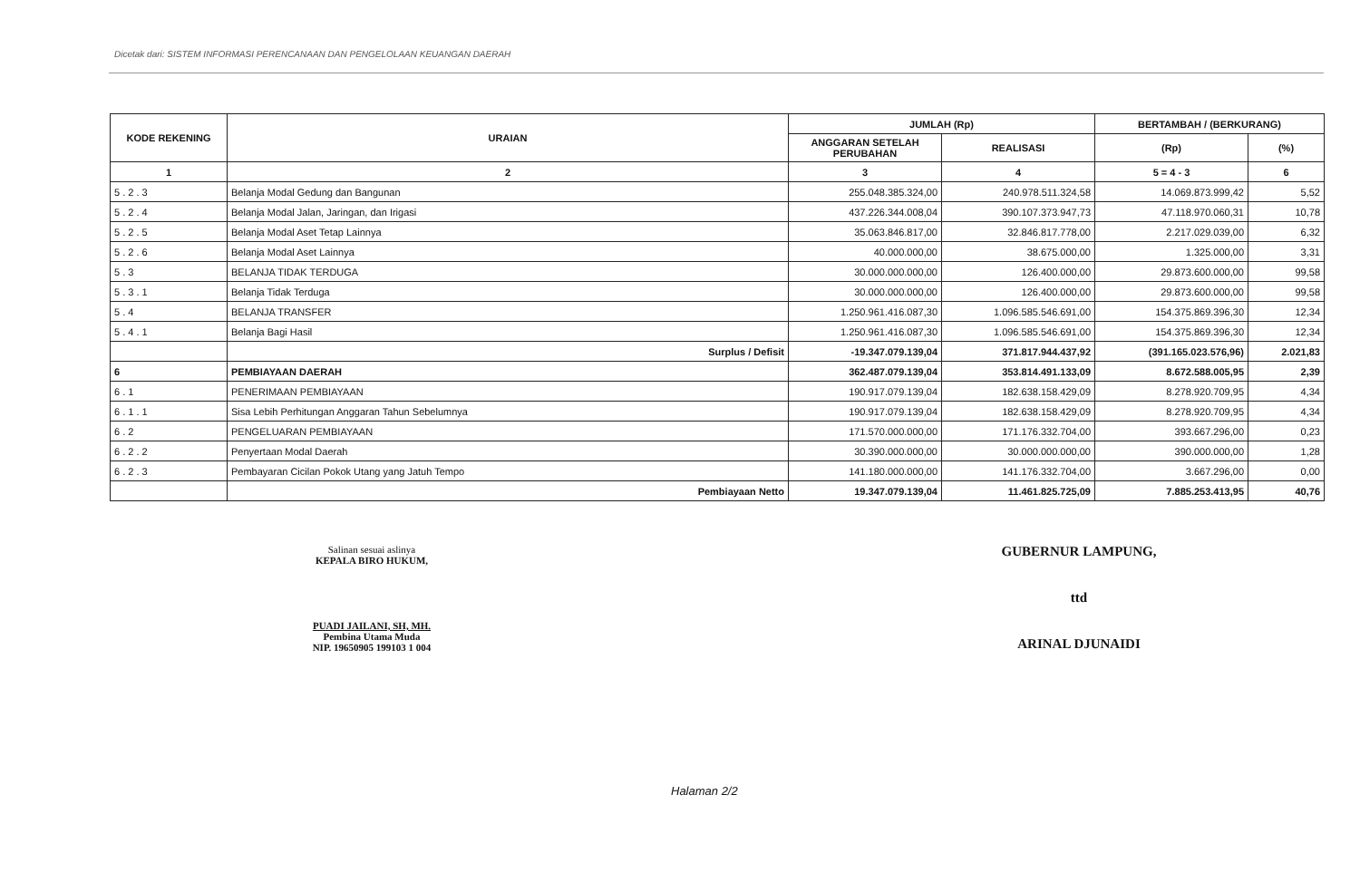Dicetak dari: SISTEM INFORMASI PERENCANAAN DAN PENGELOLAAN KEUANGAN DAERAH
| KODE REKENING | URAIAN | JUMLAH (Rp) | | BERTAMBAH / (BERKURANG) | |
| --- | --- | --- | --- | --- | --- |
| | | ANGGARAN SETELAH PERUBAHAN | REALISASI | (Rp) | (%) |
| 1 | 2 | 3 | 4 | 5 = 4 - 3 | 6 |
| 5 . 2 . 3 | Belanja Modal Gedung dan Bangunan | 255.048.385.324,00 | 240.978.511.324,58 | 14.069.873.999,42 | 5,52 |
| 5 . 2 . 4 | Belanja Modal Jalan, Jaringan, dan Irigasi | 437.226.344.008,04 | 390.107.373.947,73 | 47.118.970.060,31 | 10,78 |
| 5 . 2 . 5 | Belanja Modal Aset Tetap Lainnya | 35.063.846.817,00 | 32.846.817.778,00 | 2.217.029.039,00 | 6,32 |
| 5 . 2 . 6 | Belanja Modal Aset Lainnya | 40.000.000,00 | 38.675.000,00 | 1.325.000,00 | 3,31 |
| 5 . 3 | BELANJA TIDAK TERDUGA | 30.000.000.000,00 | 126.400.000,00 | 29.873.600.000,00 | 99,58 |
| 5 . 3 . 1 | Belanja Tidak Terduga | 30.000.000.000,00 | 126.400.000,00 | 29.873.600.000,00 | 99,58 |
| 5 . 4 | BELANJA TRANSFER | 1.250.961.416.087,30 | 1.096.585.546.691,00 | 154.375.869.396,30 | 12,34 |
| 5 . 4 . 1 | Belanja Bagi Hasil | 1.250.961.416.087,30 | 1.096.585.546.691,00 | 154.375.869.396,30 | 12,34 |
| | Surplus / Defisit | -19.347.079.139,04 | 371.817.944.437,92 | (391.165.023.576,96) | 2.021,83 |
| 6 | PEMBIAYAAN DAERAH | 362.487.079.139,04 | 353.814.491.133,09 | 8.672.588.005,95 | 2,39 |
| 6 . 1 | PENERIMAAN PEMBIAYAAN | 190.917.079.139,04 | 182.638.158.429,09 | 8.278.920.709,95 | 4,34 |
| 6 . 1 . 1 | Sisa Lebih Perhitungan Anggaran Tahun Sebelumnya | 190.917.079.139,04 | 182.638.158.429,09 | 8.278.920.709,95 | 4,34 |
| 6 . 2 | PENGELUARAN PEMBIAYAAN | 171.570.000.000,00 | 171.176.332.704,00 | 393.667.296,00 | 0,23 |
| 6 . 2 . 2 | Penyertaan Modal Daerah | 30.390.000.000,00 | 30.000.000.000,00 | 390.000.000,00 | 1,28 |
| 6 . 2 . 3 | Pembayaran Cicilan Pokok Utang yang Jatuh Tempo | 141.180.000.000,00 | 141.176.332.704,00 | 3.667.296,00 | 0,00 |
| | Pembiayaan Netto | 19.347.079.139,04 | 11.461.825.725,09 | 7.885.253.413,95 | 40,76 |
Salinan sesuai aslinya
KEPALA BIRO HUKUM,
PUADI JAILANI, SH, MH.
Pembina Utama Muda
NIP. 19650905 199103 1 004
GUBERNUR LAMPUNG,
ttd
ARINAL DJUNAIDI
Halaman 2/2